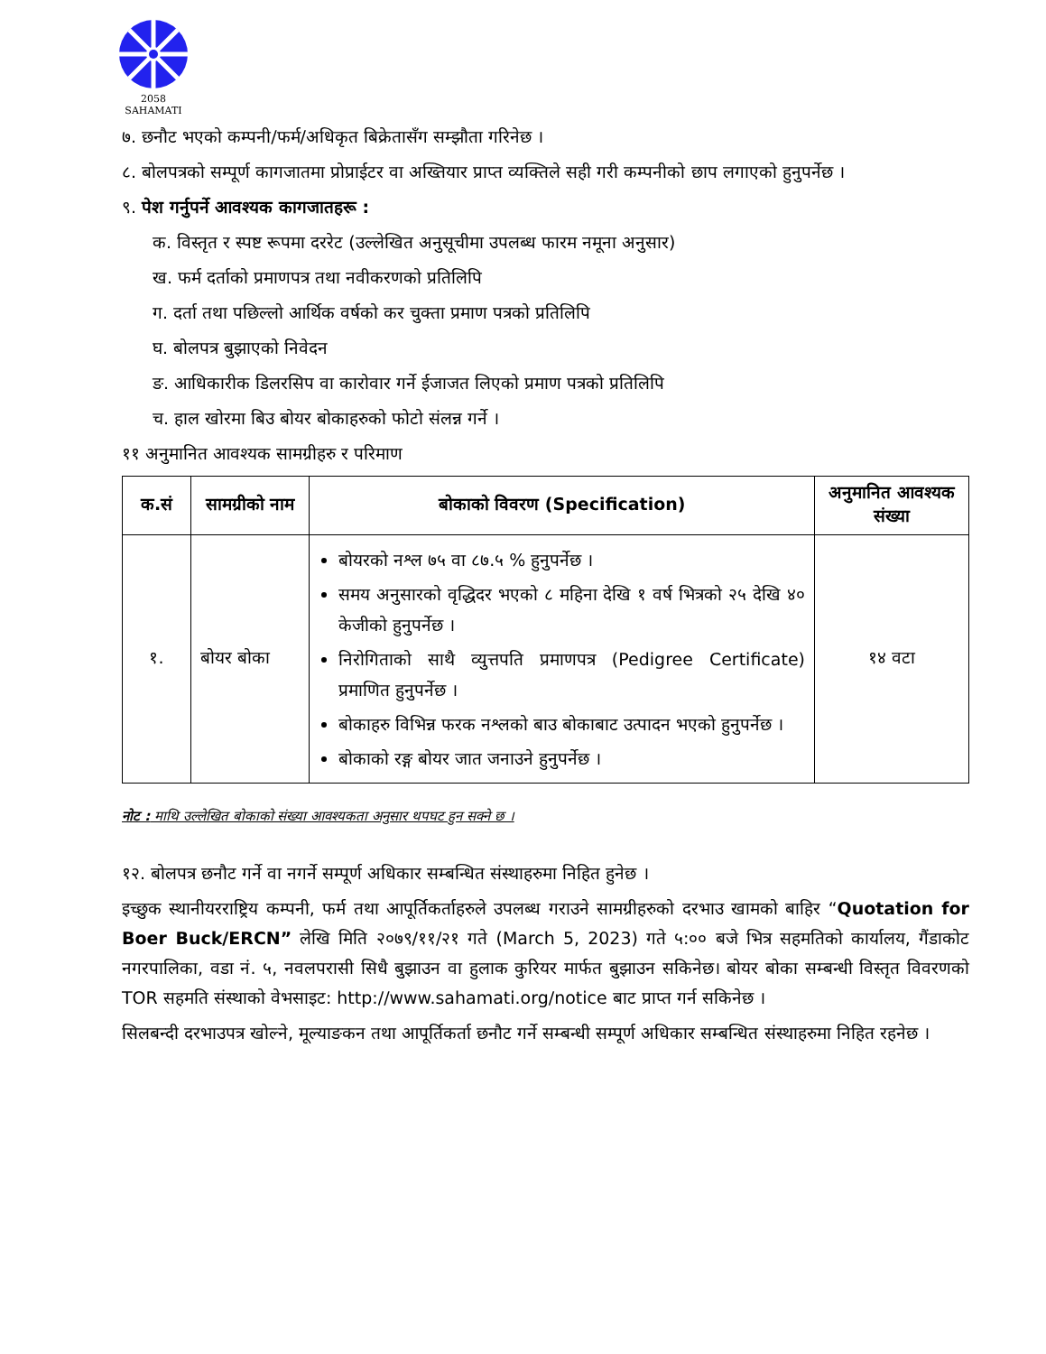2058
SAHAMATI
७. छनौट भएको कम्पनी/फर्म/अधिकृत बिक्रेतासँग सम्झौता गरिनेछ ।
८. बोलपत्रको सम्पूर्ण कागजातमा प्रोप्राईटर वा अख्तियार प्राप्त व्यक्तिले सही गरी कम्पनीको छाप लगाएको हुनुपर्नेछ ।
९. पेश गर्नुपर्ने आवश्यक कागजातहरू :
क. विस्तृत र स्पष्ट रूपमा दररेट (उल्लेखित अनुसूचीमा उपलब्ध फारम नमूना अनुसार)
ख. फर्म दर्ताको प्रमाणपत्र तथा नवीकरणको प्रतिलिपि
ग. दर्ता तथा पछिल्लो आर्थिक वर्षको कर चुक्ता प्रमाण पत्रको प्रतिलिपि
घ. बोलपत्र बुझाएको निवेदन
ङ. आधिकारीक डिलरसिप वा कारोवार गर्ने ईजाजत लिएको प्रमाण पत्रको प्रतिलिपि
च. हाल खोरमा बिउ बोयर बोकाहरुको फोटो संलन्न गर्ने ।
११ अनुमानित आवश्यक सामग्रीहरु र परिमाण
| क.सं | सामग्रीको नाम | बोकाको विवरण (Specification) | अनुमानित आवश्यक संख्या |
| --- | --- | --- | --- |
| १. | बोयर बोका | बोयरको नश्ल ७५ वा ८७.५ % हुनुपर्नेछ । समय अनुसारको वृद्धिदर भएको ८ महिना देखि १ वर्ष भित्रको २५ देखि ४० केजीको हुनुपर्नेछ । निरोगिताको साथै व्युत्तपति प्रमाणपत्र (Pedigree Certificate) प्रमाणित हुनुपर्नेछ । बोकाहरु विभिन्न फरक नश्लको बाउ बोकाबाट उत्पादन भएको हुनुपर्नेछ । बोकाको रङ्ग बोयर जात जनाउने हुनुपर्नेछ । | १४ वटा |
नोट : माथि उल्लेखित बोकाको संख्या आवश्यकता अनुसार थपघट हुन सक्ने छ ।
१२. बोलपत्र छनौट गर्ने वा नगर्ने सम्पूर्ण अधिकार सम्बन्धित संस्थाहरुमा निहित हुनेछ ।
इच्छुक स्थानीयरराष्ट्रिय कम्पनी, फर्म तथा आपूर्तिकर्ताहरुले उपलब्ध गराउने सामग्रीहरुको दरभाउ खामको बाहिर “Quotation for Boer Buck/ERCN” लेखि मिति २०७९/११/२१ गते (March 5, 2023) गते ५:०० बजे भित्र सहमतिको कार्यालय, गैंडाकोट नगरपालिका, वडा नं. ५, नवलपरासी सिधै बुझाउन वा हुलाक कुरियर मार्फत बुझाउन सकिनेछ। बोयर बोका सम्बन्धी विस्तृत विवरणको TOR सहमति संस्थाको वेभसाइट: http://www.sahamati.org/notice बाट प्राप्त गर्न सकिनेछ ।
सिलबन्दी दरभाउपत्र खोल्ने, मूल्याङकन तथा आपूर्तिकर्ता छनौट गर्ने सम्बन्धी सम्पूर्ण अधिकार सम्बन्धित संस्थाहरुमा निहित रहनेछ ।